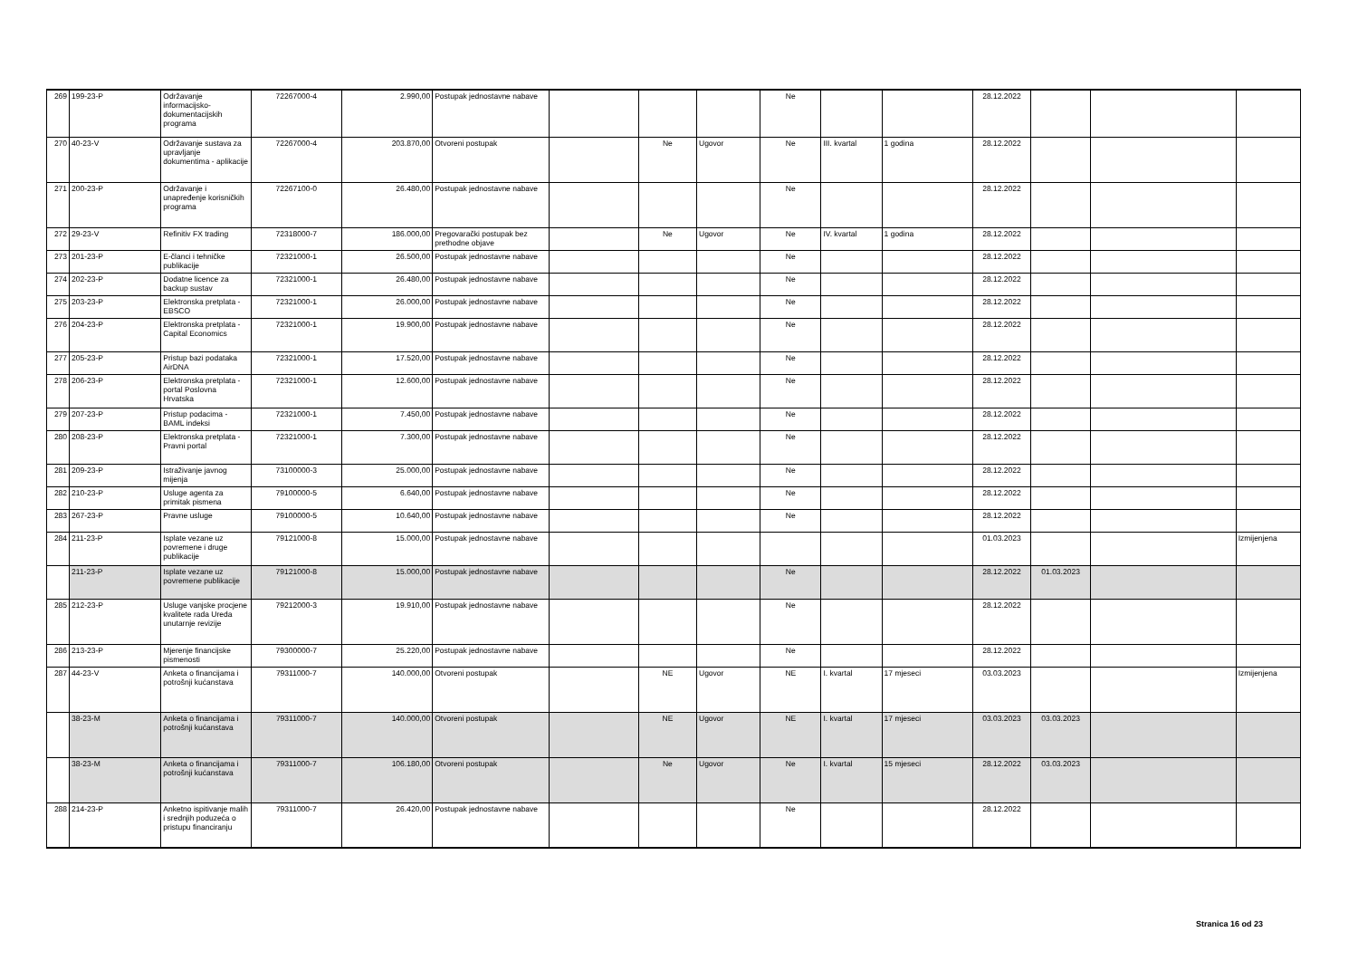| 269 | 199-23-P | Održavanje informacijsko-dokumentacijskih programa | 72267000-4 | 2.990,00 | Postupak jednostavne nabave | | | | Ne | | | 28.12.2022 | | | |
| 270 | 40-23-V | Održavanje sustava za upravljanje dokumentima - aplikacije | 72267000-4 | 203.870,00 | Otvoreni postupak | | Ne | Ugovor | Ne | III. kvartal | 1 godina | 28.12.2022 | | | |
| 271 | 200-23-P | Održavanje i unapređenje korisničkih programa | 72267100-0 | 26.480,00 | Postupak jednostavne nabave | | | | Ne | | | 28.12.2022 | | | |
| 272 | 29-23-V | Refinitiv FX trading | 72318000-7 | 186.000,00 | Pregovarački postupak bez prethodne objave | | Ne | Ugovor | Ne | IV. kvartal | 1 godina | 28.12.2022 | | | |
| 273 | 201-23-P | E-članci i tehničke publikacije | 72321000-1 | 26.500,00 | Postupak jednostavne nabave | | | | Ne | | | 28.12.2022 | | | |
| 274 | 202-23-P | Dodatne licence za backup sustav | 72321000-1 | 26.480,00 | Postupak jednostavne nabave | | | | Ne | | | 28.12.2022 | | | |
| 275 | 203-23-P | Elektronska pretplata - EBSCO | 72321000-1 | 26.000,00 | Postupak jednostavne nabave | | | | Ne | | | 28.12.2022 | | | |
| 276 | 204-23-P | Elektronska pretplata - Capital Economics | 72321000-1 | 19.900,00 | Postupak jednostavne nabave | | | | Ne | | | 28.12.2022 | | | |
| 277 | 205-23-P | Pristup bazi podataka AirDNA | 72321000-1 | 17.520,00 | Postupak jednostavne nabave | | | | Ne | | | 28.12.2022 | | | |
| 278 | 206-23-P | Elektronska pretplata - portal Poslovna Hrvatska | 72321000-1 | 12.600,00 | Postupak jednostavne nabave | | | | Ne | | | 28.12.2022 | | | |
| 279 | 207-23-P | Pristup podacima - BAML indeksi | 72321000-1 | 7.450,00 | Postupak jednostavne nabave | | | | Ne | | | 28.12.2022 | | | |
| 280 | 208-23-P | Elektronska pretplata - Pravni portal | 72321000-1 | 7.300,00 | Postupak jednostavne nabave | | | | Ne | | | 28.12.2022 | | | |
| 281 | 209-23-P | Istraživanje javnog mijenja | 73100000-3 | 25.000,00 | Postupak jednostavne nabave | | | | Ne | | | 28.12.2022 | | | |
| 282 | 210-23-P | Usluge agenta za primitak pismena | 79100000-5 | 6.640,00 | Postupak jednostavne nabave | | | | Ne | | | 28.12.2022 | | | |
| 283 | 267-23-P | Pravne usluge | 79100000-5 | 10.640,00 | Postupak jednostavne nabave | | | | Ne | | | 28.12.2022 | | | |
| 284 | 211-23-P | Isplate vezane uz povremene i druge publikacije | 79121000-8 | 15.000,00 | Postupak jednostavne nabave | | | | | | | 01.03.2023 | | | Izmijenjena |
| | 211-23-P | Isplate vezane uz povremene publikacije | 79121000-8 | 15.000,00 | Postupak jednostavne nabave | | | | Ne | | | 28.12.2022 | 01.03.2023 | | |
| 285 | 212-23-P | Usluge vanjske procjene kvalitete rada Ureda unutarnje revizije | 79212000-3 | 19.910,00 | Postupak jednostavne nabave | | | | Ne | | | 28.12.2022 | | | |
| 286 | 213-23-P | Mjerenje financijske pismenosti | 79300000-7 | 25.220,00 | Postupak jednostavne nabave | | | | Ne | | | 28.12.2022 | | | |
| 287 | 44-23-V | Anketa o financijama i potrošnji kućanstava | 79311000-7 | 140.000,00 | Otvoreni postupak | | NE | Ugovor | NE | I. kvartal | 17 mjeseci | 03.03.2023 | | | Izmijenjena |
| | 38-23-M | Anketa o financijama i potrošnji kućanstava | 79311000-7 | 140.000,00 | Otvoreni postupak | | NE | Ugovor | NE | I. kvartal | 17 mjeseci | 03.03.2023 | 03.03.2023 | | |
| | 38-23-M | Anketa o financijama i potrošnji kućanstava | 79311000-7 | 106.180,00 | Otvoreni postupak | | Ne | Ugovor | Ne | I. kvartal | 15 mjeseci | 28.12.2022 | 03.03.2023 | | |
| 288 | 214-23-P | Anketno ispitivanje malih i srednjih poduzeća o pristupu financiranju | 79311000-7 | 26.420,00 | Postupak jednostavne nabave | | | | Ne | | | 28.12.2022 | | | |
Stranica 16 od 23